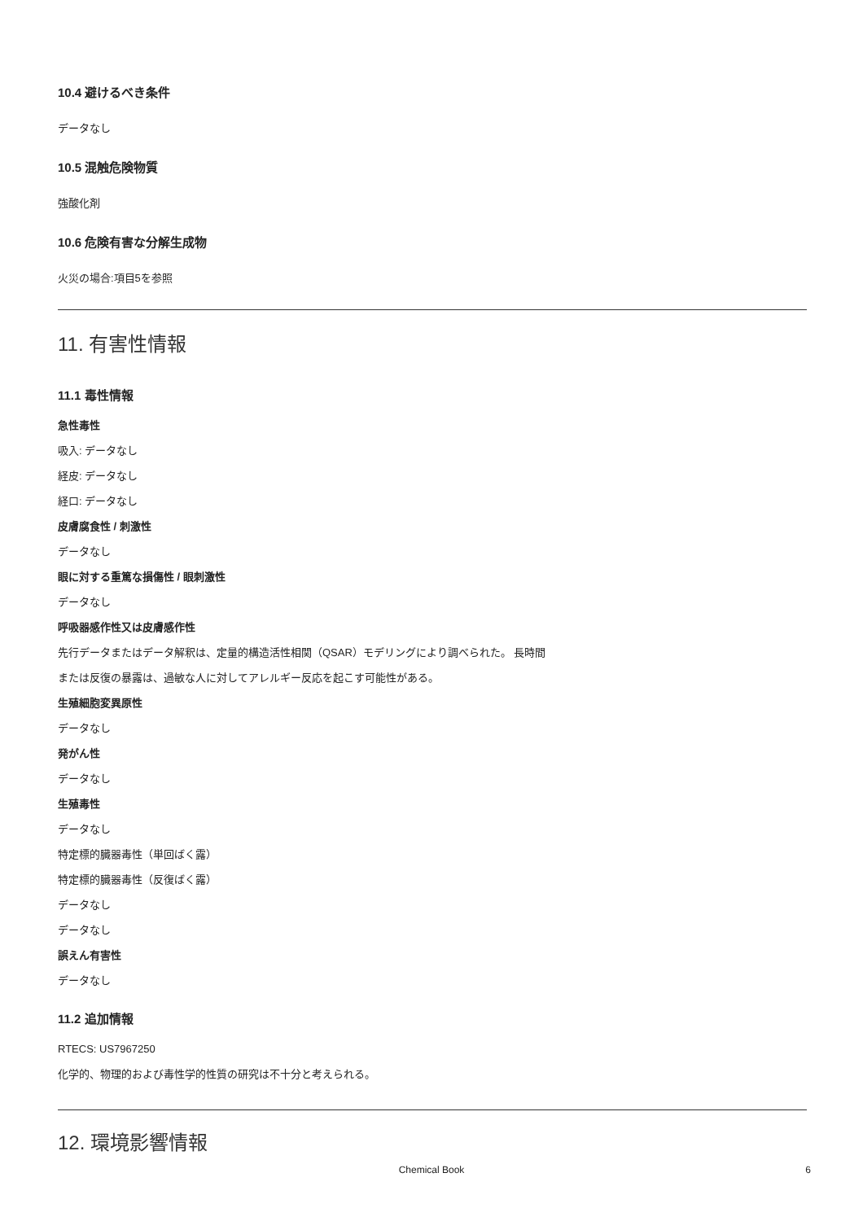10.4 避けるべき条件
データなし
10.5 混触危険物質
強酸化剤
10.6 危険有害な分解生成物
火災の場合:項目5を参照
11. 有害性情報
11.1 毒性情報
急性毒性
吸入: データなし
経皮: データなし
経口: データなし
皮膚腐食性 / 刺激性
データなし
眼に対する重篤な損傷性 / 眼刺激性
データなし
呼吸器感作性又は皮膚感作性
先行データまたはデータ解釈は、定量的構造活性相関（QSAR）モデリングにより調べられた。 長時間
または反復の暴露は、過敏な人に対してアレルギー反応を起こす可能性がある。
生殖細胞変異原性
データなし
発がん性
データなし
生殖毒性
データなし
特定標的臓器毒性（単回ばく露）
特定標的臓器毒性（反復ばく露）
データなし
データなし
誤えん有害性
データなし
11.2 追加情報
RTECS: US7967250
化学的、物理的および毒性学的性質の研究は不十分と考えられる。
12. 環境影響情報
Chemical Book 6